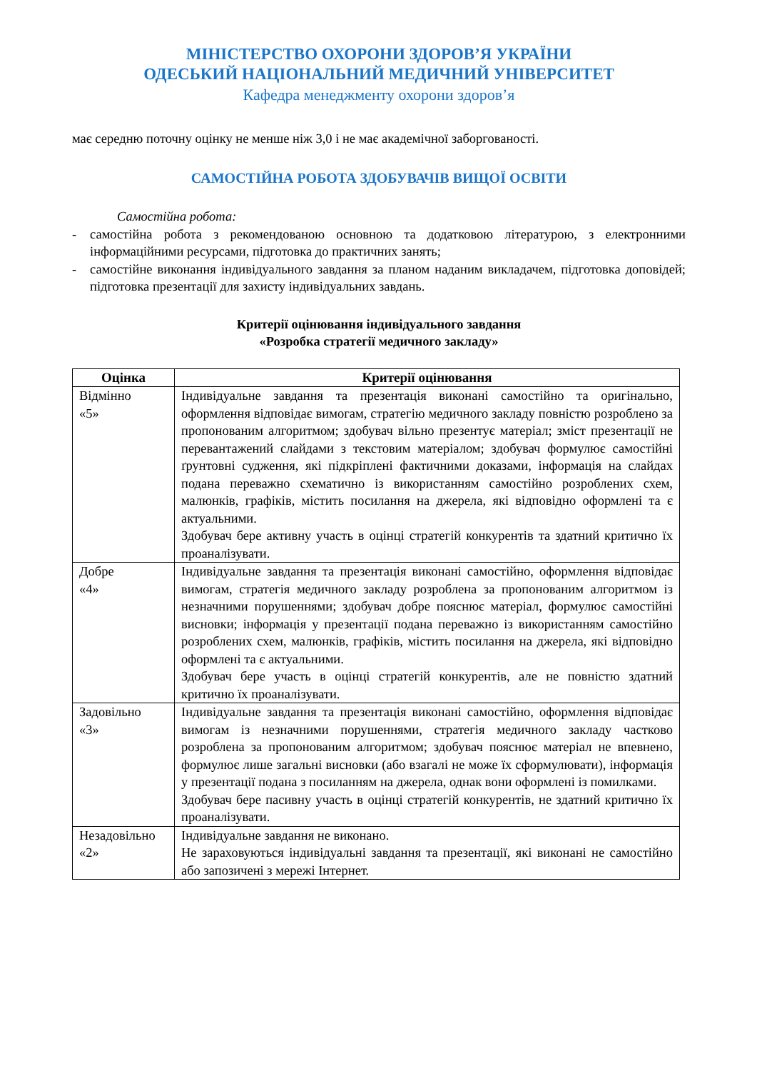МІНІСТЕРСТВО ОХОРОНИ ЗДОРОВ’Я УКРАЇНИ
ОДЕСЬКИЙ НАЦІОНАЛЬНИЙ МЕДИЧНИЙ УНІВЕРСИТЕТ
Кафедра менеджменту охорони здоров’я
має середню поточну оцінку не менше ніж 3,0 і не має академічної заборгованості.
САМОСТІЙНА РОБОТА ЗДОБУВАЧІВ ВИЩОЇ ОСВІТИ
Самостійна робота:
- самостійна робота з рекомендованою основною та додатковою літературою, з електронними інформаційними ресурсами, підготовка до практичних занять;
- самостійне виконання індивідуального завдання за планом наданим викладачем, підготовка доповідей; підготовка презентації для захисту індивідуальних завдань.
Критерії оцінювання індивідуального завдання
«Розробка стратегії медичного закладу»
| Оцінка | Критерії оцінювання |
| --- | --- |
| Відмінно «5» | Індивідуальне завдання та презентація виконані самостійно та оригінально, оформлення відповідає вимогам, стратегію медичного закладу повністю розроблено за пропонованим алгоритмом; здобувач вільно презентує матеріал; зміст презентації не перевантажений слайдами з текстовим матеріалом; здобувач формулює самостійні ґрунтовні судження, які підкріплені фактичними доказами, інформація на слайдах подана переважно схематично із використанням самостійно розроблених схем, малюнків, графіків, містить посилання на джерела, які відповідно оформлені та є актуальними. Здобувач бере активну участь в оцінці стратегій конкурентів та здатний критично їх проаналізувати. |
| Добре «4» | Індивідуальне завдання та презентація виконані самостійно, оформлення відповідає вимогам, стратегія медичного закладу розроблена за пропонованим алгоритмом із незначними порушеннями; здобувач добре пояснює матеріал, формулює самостійні висновки; інформація у презентації подана переважно із використанням самостійно розроблених схем, малюнків, графіків, містить посилання на джерела, які відповідно оформлені та є актуальними. Здобувач бере участь в оцінці стратегій конкурентів, але не повністю здатний критично їх проаналізувати. |
| Задовільно «3» | Індивідуальне завдання та презентація виконані самостійно, оформлення відповідає вимогам із незначними порушеннями, стратегія медичного закладу частково розроблена за пропонованим алгоритмом; здобувач пояснює матеріал не впевнено, формулює лише загальні висновки (або взагалі не може їх сформулювати), інформація у презентації подана з посиланням на джерела, однак вони оформлені із помилками. Здобувач бере пасивну участь в оцінці стратегій конкурентів, не здатний критично їх проаналізувати. |
| Незадовільно «2» | Індивідуальне завдання не виконано. Не зараховуються індивідуальні завдання та презентації, які виконані не самостійно або запозичені з мережі Інтернет. |